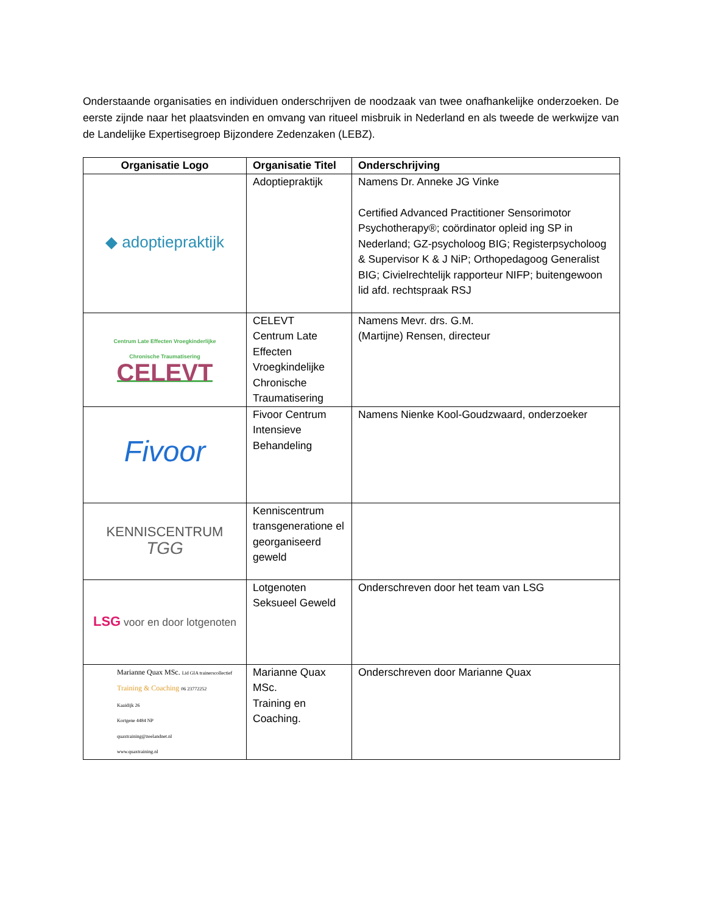Onderstaande organisaties en individuen onderschrijven de noodzaak van twee onafhankelijke onderzoeken. De eerste zijnde naar het plaatsvinden en omvang van ritueel misbruik in Nederland en als tweede de werkwijze van de Landelijke Expertisegroep Bijzondere Zedenzaken (LEBZ).
| Organisatie Logo | Organisatie Titel | Onderschrijving |
| --- | --- | --- |
| ◆ adoptiepraktijk | Adoptiepraktijk | Namens Dr. Anneke JG Vinke Certified Advanced Practitioner Sensorimotor Psychotherapy®; coördinator opleid ing SP in Nederland; GZ-psycholoog BIG; Registerpsycholoog & Supervisor K & J NiP; Orthopedagoog Generalist BIG; Civielrechtelijk rapporteur NIFP; buitengewoon lid afd. rechtspraak RSJ |
| Centrum Late Effecten Vroegkinderlijke Chronische Traumatisering CELEVT | CELEVT Centrum Late Effecten Vroegkindelijke Chronische Traumatisering | Namens Mevr. drs. G.M. (Martijne) Rensen, directeur |
| Fivoor | Fivoor Centrum Intensieve Behandeling | Namens Nienke Kool-Goudzwaard, onderzoeker |
| KENNISCENTRUM TGG | Kenniscentrum transgeneratione el georganiseerd geweld | |
| LSG voor en door lotgenoten | Lotgenoten Seksueel Geweld | Onderschreven door het team van LSG |
| Marianne Quax MSc. Lid GIA trainerscollectief Training & Coaching 06 23772252 Kaaidijk 26 Kortgene 4484 NP quaxtraining@zeelandnet.nl www.quaxtraining.nl | Marianne Quax MSc. Training en Coaching. | Onderschreven door Marianne Quax |